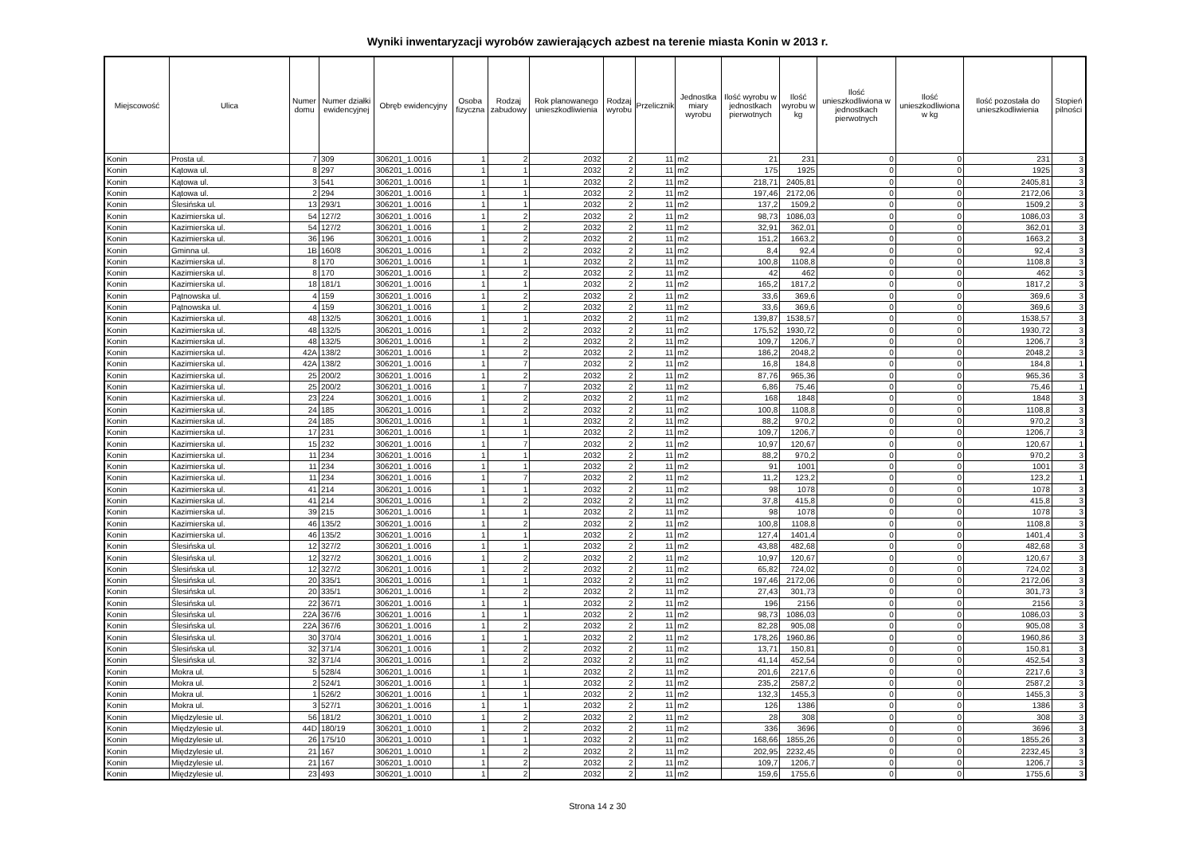Wyniki inwentaryzacji wyrobów zawierających azbest na terenie miasta Konin w 2013 r.
| Miejscowość | Ulica | Numer domu | Numer działki ewidencyjnej | Obręb ewidencyjny | Osoba fizyczna | Rodzaj zabudowy | Rok planowanego unieszkodliwienia | Rodzaj wyrobu | Przelicznik | Jednostka miary wyrobu | Ilość wyrobu w jednostkach pierwotnych | Ilość wyrobu w kg | Ilość unieszkodliwiona w jednostkach pierwotnych | Ilość unieszkodliwiona w kg | Ilość pozostała do unieszkodliwienia | Stopień pilności |
| --- | --- | --- | --- | --- | --- | --- | --- | --- | --- | --- | --- | --- | --- | --- | --- | --- |
| Konin | Prosta ul. | 7 | 309 | 306201_1.0016 | 1 | 2 | 2032 | 2 | 11 | m2 | 21 | 231 | 0 | 0 | 231 | 3 |
| Konin | Kątowa ul. | 8 | 297 | 306201_1.0016 | 1 | 1 | 2032 | 2 | 11 | m2 | 175 | 1925 | 0 | 0 | 1925 | 3 |
| Konin | Kątowa ul. | 3 | 541 | 306201_1.0016 | 1 | 1 | 2032 | 2 | 11 | m2 | 218,71 | 2405,81 | 0 | 0 | 2405,81 | 3 |
| Konin | Kątowa ul. | 2 | 294 | 306201_1.0016 | 1 | 1 | 2032 | 2 | 11 | m2 | 197,46 | 2172,06 | 0 | 0 | 2172,06 | 3 |
| Konin | Ślesińska ul. | 13 | 293/1 | 306201_1.0016 | 1 | 1 | 2032 | 2 | 11 | m2 | 137,2 | 1509,2 | 0 | 0 | 1509,2 | 3 |
| Konin | Kazimierska ul. | 54 | 127/2 | 306201_1.0016 | 1 | 2 | 2032 | 2 | 11 | m2 | 98,73 | 1086,03 | 0 | 0 | 1086,03 | 3 |
| Konin | Kazimierska ul. | 54 | 127/2 | 306201_1.0016 | 1 | 2 | 2032 | 2 | 11 | m2 | 32,91 | 362,01 | 0 | 0 | 362,01 | 3 |
| Konin | Kazimierska ul. | 36 | 196 | 306201_1.0016 | 1 | 2 | 2032 | 2 | 11 | m2 | 151,2 | 1663,2 | 0 | 0 | 1663,2 | 3 |
| Konin | Gminna ul. | 1B | 160/8 | 306201_1.0016 | 1 | 2 | 2032 | 2 | 11 | m2 | 8,4 | 92,4 | 0 | 0 | 92,4 | 3 |
| Konin | Kazimierska ul. | 8 | 170 | 306201_1.0016 | 1 | 1 | 2032 | 2 | 11 | m2 | 100,8 | 1108,8 | 0 | 0 | 1108,8 | 3 |
| Konin | Kazimierska ul. | 8 | 170 | 306201_1.0016 | 1 | 2 | 2032 | 2 | 11 | m2 | 42 | 462 | 0 | 0 | 462 | 3 |
| Konin | Kazimierska ul. | 18 | 181/1 | 306201_1.0016 | 1 | 1 | 2032 | 2 | 11 | m2 | 165,2 | 1817,2 | 0 | 0 | 1817,2 | 3 |
| Konin | Pątnowska ul. | 4 | 159 | 306201_1.0016 | 1 | 2 | 2032 | 2 | 11 | m2 | 33,6 | 369,6 | 0 | 0 | 369,6 | 3 |
| Konin | Pątnowska ul. | 4 | 159 | 306201_1.0016 | 1 | 2 | 2032 | 2 | 11 | m2 | 33,6 | 369,6 | 0 | 0 | 369,6 | 3 |
| Konin | Kazimierska ul. | 48 | 132/5 | 306201_1.0016 | 1 | 1 | 2032 | 2 | 11 | m2 | 139,87 | 1538,57 | 0 | 0 | 1538,57 | 3 |
| Konin | Kazimierska ul. | 48 | 132/5 | 306201_1.0016 | 1 | 2 | 2032 | 2 | 11 | m2 | 175,52 | 1930,72 | 0 | 0 | 1930,72 | 3 |
| Konin | Kazimierska ul. | 48 | 132/5 | 306201_1.0016 | 1 | 2 | 2032 | 2 | 11 | m2 | 109,7 | 1206,7 | 0 | 0 | 1206,7 | 3 |
| Konin | Kazimierska ul. | 42A | 138/2 | 306201_1.0016 | 1 | 2 | 2032 | 2 | 11 | m2 | 186,2 | 2048,2 | 0 | 0 | 2048,2 | 3 |
| Konin | Kazimierska ul. | 42A | 138/2 | 306201_1.0016 | 1 | 7 | 2032 | 2 | 11 | m2 | 16,8 | 184,8 | 0 | 0 | 184,8 | 1 |
| Konin | Kazimierska ul. | 25 | 200/2 | 306201_1.0016 | 1 | 2 | 2032 | 2 | 11 | m2 | 87,76 | 965,36 | 0 | 0 | 965,36 | 3 |
| Konin | Kazimierska ul. | 25 | 200/2 | 306201_1.0016 | 1 | 7 | 2032 | 2 | 11 | m2 | 6,86 | 75,46 | 0 | 0 | 75,46 | 1 |
| Konin | Kazimierska ul. | 23 | 224 | 306201_1.0016 | 1 | 2 | 2032 | 2 | 11 | m2 | 168 | 1848 | 0 | 0 | 1848 | 3 |
| Konin | Kazimierska ul. | 24 | 185 | 306201_1.0016 | 1 | 2 | 2032 | 2 | 11 | m2 | 100,8 | 1108,8 | 0 | 0 | 1108,8 | 3 |
| Konin | Kazimierska ul. | 24 | 185 | 306201_1.0016 | 1 | 1 | 2032 | 2 | 11 | m2 | 88,2 | 970,2 | 0 | 0 | 970,2 | 3 |
| Konin | Kazimierska ul. | 17 | 231 | 306201_1.0016 | 1 | 1 | 2032 | 2 | 11 | m2 | 109,7 | 1206,7 | 0 | 0 | 1206,7 | 3 |
| Konin | Kazimierska ul. | 15 | 232 | 306201_1.0016 | 1 | 7 | 2032 | 2 | 11 | m2 | 10,97 | 120,67 | 0 | 0 | 120,67 | 1 |
| Konin | Kazimierska ul. | 11 | 234 | 306201_1.0016 | 1 | 1 | 2032 | 2 | 11 | m2 | 88,2 | 970,2 | 0 | 0 | 970,2 | 3 |
| Konin | Kazimierska ul. | 11 | 234 | 306201_1.0016 | 1 | 1 | 2032 | 2 | 11 | m2 | 91 | 1001 | 0 | 0 | 1001 | 3 |
| Konin | Kazimierska ul. | 11 | 234 | 306201_1.0016 | 1 | 7 | 2032 | 2 | 11 | m2 | 11,2 | 123,2 | 0 | 0 | 123,2 | 1 |
| Konin | Kazimierska ul. | 41 | 214 | 306201_1.0016 | 1 | 1 | 2032 | 2 | 11 | m2 | 98 | 1078 | 0 | 0 | 1078 | 3 |
| Konin | Kazimierska ul. | 41 | 214 | 306201_1.0016 | 1 | 2 | 2032 | 2 | 11 | m2 | 37,8 | 415,8 | 0 | 0 | 415,8 | 3 |
| Konin | Kazimierska ul. | 39 | 215 | 306201_1.0016 | 1 | 1 | 2032 | 2 | 11 | m2 | 98 | 1078 | 0 | 0 | 1078 | 3 |
| Konin | Kazimierska ul. | 46 | 135/2 | 306201_1.0016 | 1 | 2 | 2032 | 2 | 11 | m2 | 100,8 | 1108,8 | 0 | 0 | 1108,8 | 3 |
| Konin | Kazimierska ul. | 46 | 135/2 | 306201_1.0016 | 1 | 1 | 2032 | 2 | 11 | m2 | 127,4 | 1401,4 | 0 | 0 | 1401,4 | 3 |
| Konin | Ślesińska ul. | 12 | 327/2 | 306201_1.0016 | 1 | 1 | 2032 | 2 | 11 | m2 | 43,88 | 482,68 | 0 | 0 | 482,68 | 3 |
| Konin | Ślesińska ul. | 12 | 327/2 | 306201_1.0016 | 1 | 2 | 2032 | 2 | 11 | m2 | 10,97 | 120,67 | 0 | 0 | 120,67 | 3 |
| Konin | Ślesińska ul. | 12 | 327/2 | 306201_1.0016 | 1 | 2 | 2032 | 2 | 11 | m2 | 65,82 | 724,02 | 0 | 0 | 724,02 | 3 |
| Konin | Ślesińska ul. | 20 | 335/1 | 306201_1.0016 | 1 | 1 | 2032 | 2 | 11 | m2 | 197,46 | 2172,06 | 0 | 0 | 2172,06 | 3 |
| Konin | Ślesińska ul. | 20 | 335/1 | 306201_1.0016 | 1 | 2 | 2032 | 2 | 11 | m2 | 27,43 | 301,73 | 0 | 0 | 301,73 | 3 |
| Konin | Ślesińska ul. | 22 | 367/1 | 306201_1.0016 | 1 | 1 | 2032 | 2 | 11 | m2 | 196 | 2156 | 0 | 0 | 2156 | 3 |
| Konin | Ślesińska ul. | 22A | 367/6 | 306201_1.0016 | 1 | 1 | 2032 | 2 | 11 | m2 | 98,73 | 1086,03 | 0 | 0 | 1086,03 | 3 |
| Konin | Ślesińska ul. | 22A | 367/6 | 306201_1.0016 | 1 | 2 | 2032 | 2 | 11 | m2 | 82,28 | 905,08 | 0 | 0 | 905,08 | 3 |
| Konin | Ślesińska ul. | 30 | 370/4 | 306201_1.0016 | 1 | 1 | 2032 | 2 | 11 | m2 | 178,26 | 1960,86 | 0 | 0 | 1960,86 | 3 |
| Konin | Ślesińska ul. | 32 | 371/4 | 306201_1.0016 | 1 | 2 | 2032 | 2 | 11 | m2 | 13,71 | 150,81 | 0 | 0 | 150,81 | 3 |
| Konin | Ślesińska ul. | 32 | 371/4 | 306201_1.0016 | 1 | 2 | 2032 | 2 | 11 | m2 | 41,14 | 452,54 | 0 | 0 | 452,54 | 3 |
| Konin | Mokra ul. | 5 | 528/4 | 306201_1.0016 | 1 | 1 | 2032 | 2 | 11 | m2 | 201,6 | 2217,6 | 0 | 0 | 2217,6 | 3 |
| Konin | Mokra ul. | 2 | 524/1 | 306201_1.0016 | 1 | 1 | 2032 | 2 | 11 | m2 | 235,2 | 2587,2 | 0 | 0 | 2587,2 | 3 |
| Konin | Mokra ul. | 1 | 526/2 | 306201_1.0016 | 1 | 1 | 2032 | 2 | 11 | m2 | 132,3 | 1455,3 | 0 | 0 | 1455,3 | 3 |
| Konin | Mokra ul. | 3 | 527/1 | 306201_1.0016 | 1 | 1 | 2032 | 2 | 11 | m2 | 126 | 1386 | 0 | 0 | 1386 | 3 |
| Konin | Międzylesie ul. | 56 | 181/2 | 306201_1.0010 | 1 | 2 | 2032 | 2 | 11 | m2 | 28 | 308 | 0 | 0 | 308 | 3 |
| Konin | Międzylesie ul. | 44D | 180/19 | 306201_1.0010 | 1 | 2 | 2032 | 2 | 11 | m2 | 336 | 3696 | 0 | 0 | 3696 | 3 |
| Konin | Międzylesie ul. | 26 | 175/10 | 306201_1.0010 | 1 | 1 | 2032 | 2 | 11 | m2 | 168,66 | 1855,26 | 0 | 0 | 1855,26 | 3 |
| Konin | Międzylesie ul. | 21 | 167 | 306201_1.0010 | 1 | 2 | 2032 | 2 | 11 | m2 | 202,95 | 2232,45 | 0 | 0 | 2232,45 | 3 |
| Konin | Międzylesie ul. | 21 | 167 | 306201_1.0010 | 1 | 2 | 2032 | 2 | 11 | m2 | 109,7 | 1206,7 | 0 | 0 | 1206,7 | 3 |
| Konin | Międzylesie ul. | 23 | 493 | 306201_1.0010 | 1 | 2 | 2032 | 2 | 11 | m2 | 159,6 | 1755,6 | 0 | 0 | 1755,6 | 3 |
Strona 14 z 30